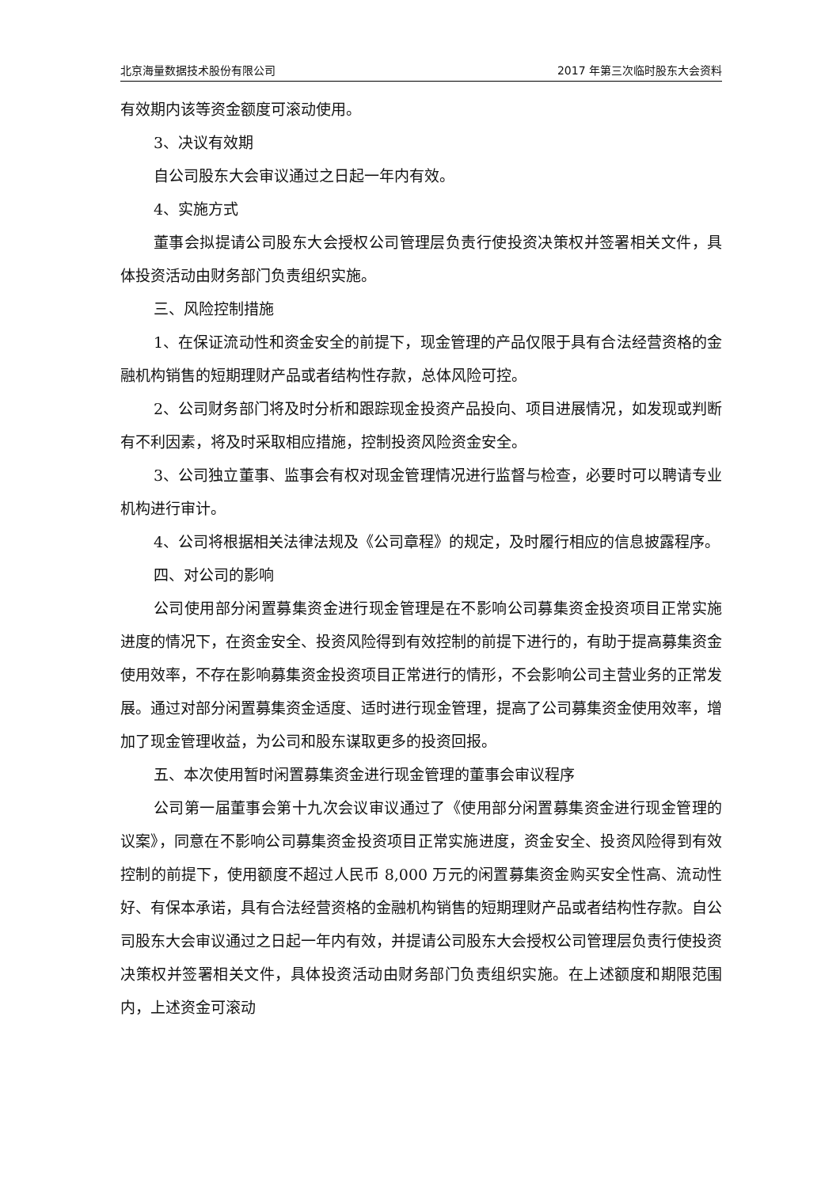北京海量数据技术股份有限公司 2017 年第三次临时股东大会资料
有效期内该等资金额度可滚动使用。
3、决议有效期
自公司股东大会审议通过之日起一年内有效。
4、实施方式
董事会拟提请公司股东大会授权公司管理层负责行使投资决策权并签署相关文件，具体投资活动由财务部门负责组织实施。
三、风险控制措施
1、在保证流动性和资金安全的前提下，现金管理的产品仅限于具有合法经营资格的金融机构销售的短期理财产品或者结构性存款，总体风险可控。
2、公司财务部门将及时分析和跟踪现金投资产品投向、项目进展情况，如发现或判断有不利因素，将及时采取相应措施，控制投资风险资金安全。
3、公司独立董事、监事会有权对现金管理情况进行监督与检查，必要时可以聘请专业机构进行审计。
4、公司将根据相关法律法规及《公司章程》的规定，及时履行相应的信息披露程序。
四、对公司的影响
公司使用部分闲置募集资金进行现金管理是在不影响公司募集资金投资项目正常实施进度的情况下，在资金安全、投资风险得到有效控制的前提下进行的，有助于提高募集资金使用效率，不存在影响募集资金投资项目正常进行的情形，不会影响公司主营业务的正常发展。通过对部分闲置募集资金适度、适时进行现金管理，提高了公司募集资金使用效率，增加了现金管理收益，为公司和股东谋取更多的投资回报。
五、本次使用暂时闲置募集资金进行现金管理的董事会审议程序
公司第一届董事会第十九次会议审议通过了《使用部分闲置募集资金进行现金管理的议案》，同意在不影响公司募集资金投资项目正常实施进度，资金安全、投资风险得到有效控制的前提下，使用额度不超过人民币 8,000 万元的闲置募集资金购买安全性高、流动性好、有保本承诺，具有合法经营资格的金融机构销售的短期理财产品或者结构性存款。自公司股东大会审议通过之日起一年内有效，并提请公司股东大会授权公司管理层负责行使投资决策权并签署相关文件，具体投资活动由财务部门负责组织实施。在上述额度和期限范围内，上述资金可滚动